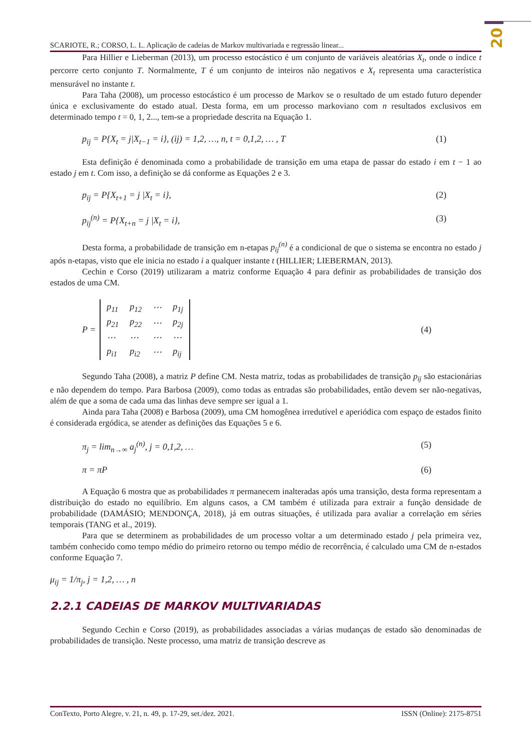20
SCARIOTE, R.; CORSO, L. L. Aplicação de cadeias de Markov multivariada e regressão linear...
Para Hillier e Lieberman (2013), um processo estocástico é um conjunto de variáveis aleatórias X<sub>t</sub>, onde o índice t percorre certo conjunto T. Normalmente, T é um conjunto de inteiros não negativos e X<sub>t</sub> representa uma característica mensurável no instante t.
Para Taha (2008), um processo estocástico é um processo de Markov se o resultado de um estado futuro depender única e exclusivamente do estado atual. Desta forma, em um processo markoviano com n resultados exclusivos em determinado tempo t = 0, 1, 2..., tem-se a propriedade descrita na Equação 1.
p<sub>ij</sub> = P{X<sub>t</sub> = j|X<sub>t−1</sub> = i}, (ij) = 1,2, …, n, t = 0,1,2, … , T (1)
Esta definição é denominada como a probabilidade de transição em uma etapa de passar do estado i em t − 1 ao estado j em t. Com isso, a definição se dá conforme as Equações 2 e 3.
p<sub>ij</sub> = P{X<sub>t+1</sub> = j |X<sub>t</sub> = i}, (2)
p<sub>ij</sub><sup>(n)</sup> = P{X<sub>t+n</sub> = j |X<sub>t</sub> = i}, (3)
Desta forma, a probabilidade de transição em n-etapas p<sub>ij</sub><sup>(n)</sup> é a condicional de que o sistema se encontra no estado j após n-etapas, visto que ele inicia no estado i a qualquer instante t (HILLIER; LIEBERMAN, 2013).
Cechin e Corso (2019) utilizaram a matriz conforme Equação 4 para definir as probabilidades de transição dos estados de uma CM.
P =
| p<sub>11</sub> | p<sub>12</sub> | ⋯ | p<sub>1j</sub> |
| p<sub>21</sub> | p<sub>22</sub> | ⋯ | p<sub>2j</sub> |
| ⋯ | ⋯ | ⋯ | ⋯ |
| p<sub>i1</sub> | p<sub>i2</sub> | ⋯ | p<sub>ij</sub> |
(4)
Segundo Taha (2008), a matriz P define CM. Nesta matriz, todas as probabilidades de transição p<sub>ij</sub> são estacionárias e não dependem do tempo. Para Barbosa (2009), como todas as entradas são probabilidades, então devem ser não-negativas, além de que a soma de cada uma das linhas deve sempre ser igual a 1.
Ainda para Taha (2008) e Barbosa (2009), uma CM homogênea irredutível e aperiódica com espaço de estados finito é considerada ergódica, se atender as definições das Equações 5 e 6.
π<sub>j</sub> = lim<sub>n→∞</sub> a<sub>j</sub><sup>(n)</sup>, j = 0,1,2, … (5)
π = πP (6)
A Equação 6 mostra que as probabilidades π permanecem inalteradas após uma transição, desta forma representam a distribuição do estado no equilíbrio. Em alguns casos, a CM também é utilizada para extrair a função densidade de probabilidade (DAMÁSIO; MENDONÇA, 2018), já em outras situações, é utilizada para avaliar a correlação em séries temporais (TANG et al., 2019).
Para que se determinem as probabilidades de um processo voltar a um determinado estado j pela primeira vez, também conhecido como tempo médio do primeiro retorno ou tempo médio de recorrência, é calculado uma CM de n-estados conforme Equação 7.
μ<sub>ij</sub> = 1/π<sub>j</sub>, j = 1,2, … , n
2.2.1 CADEIAS DE MARKOV MULTIVARIADAS
Segundo Cechin e Corso (2019), as probabilidades associadas a várias mudanças de estado são denominadas de probabilidades de transição. Neste processo, uma matriz de transição descreve as
ConTexto, Porto Alegre, v. 21, n. 49, p. 17-29, set./dez. 2021. ISSN (Online): 2175-8751